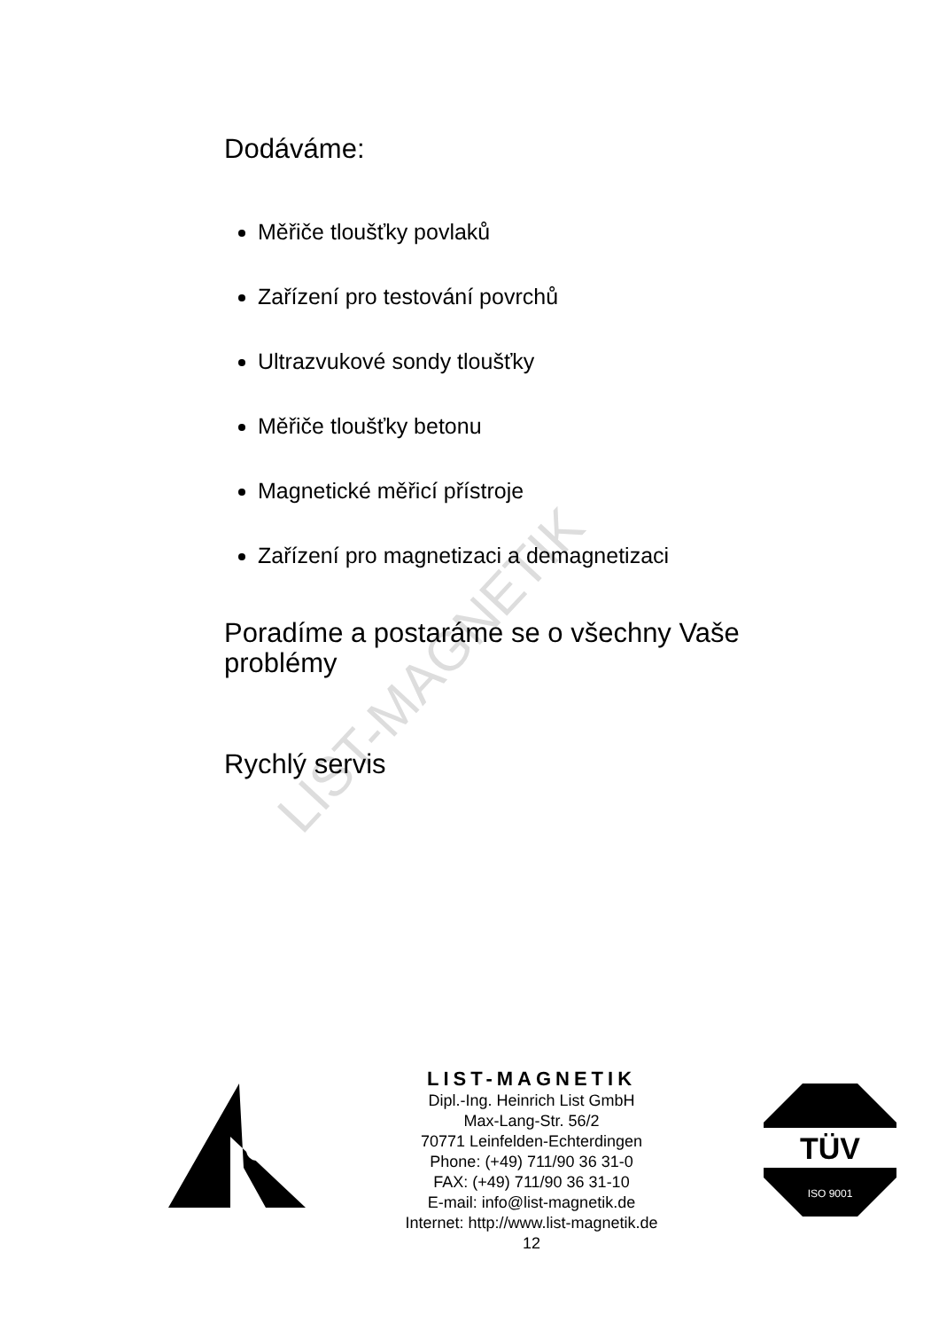LIST-MAGNETIK
Dodáváme:
Měřiče tloušťky povlaků
Zařízení pro testování povrchů
Ultrazvukové sondy tloušťky
Měřiče tloušťky betonu
Magnetické měřicí přístroje
Zařízení pro magnetizaci a demagnetizaci
Poradíme a postaráme se o všechny Vaše problémy
Rychlý servis
LIST-MAGNETIK
Dipl.-Ing. Heinrich List GmbH
Max-Lang-Str. 56/2
70771 Leinfelden-Echterdingen
Phone: (+49) 711/90 36 31-0
FAX: (+49) 711/90 36 31-10
E-mail: info@list-magnetik.de
Internet: http://www.list-magnetik.de
12
TÜV
ISO 9001